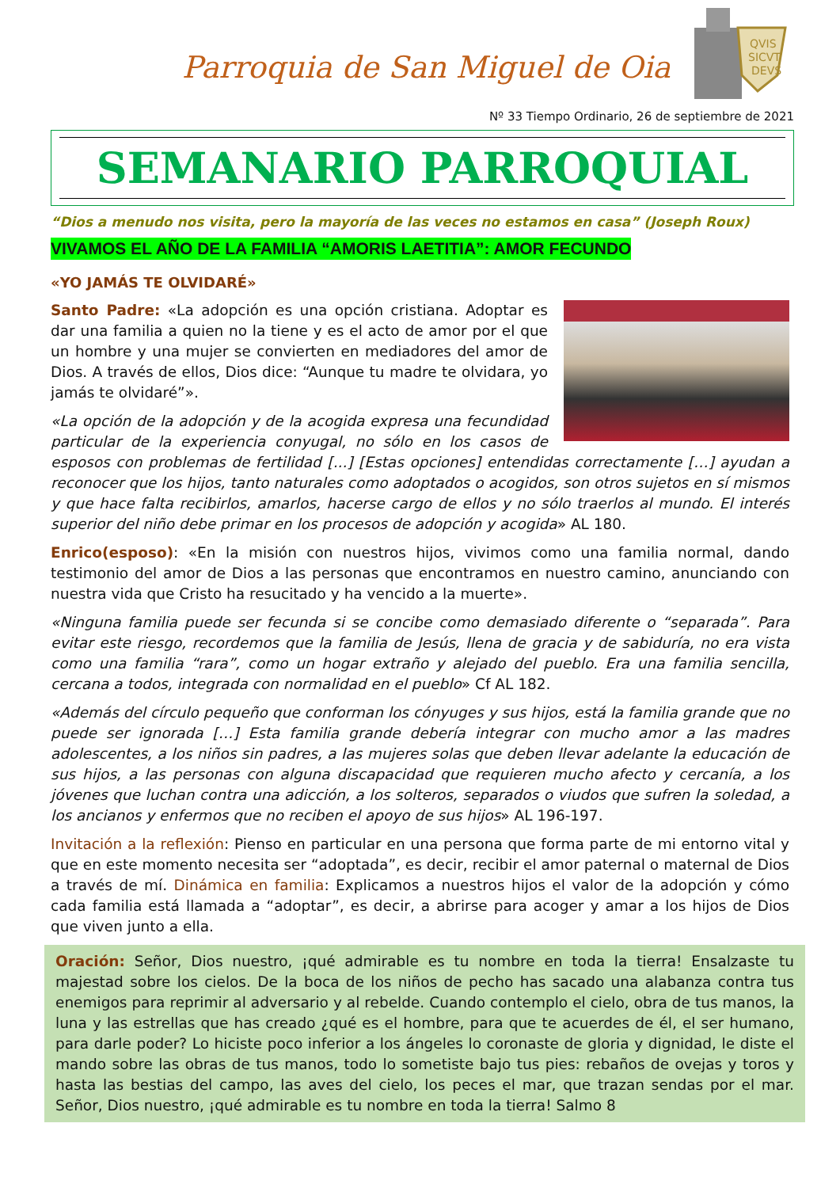Parroquia de San Miguel de Oia
QVIS
SICVT
DEVS
Nº 33 Tiempo Ordinario, 26 de septiembre de 2021
SEMANARIO PARROQUIAL
“Dios a menudo nos visita, pero la mayoría de las veces no estamos en casa” (Joseph Roux)
VIVAMOS EL AÑO DE LA FAMILIA “AMORIS LAETITIA”: AMOR FECUNDO
«YO JAMÁS TE OLVIDARÉ»
Santo Padre: «La adopción es una opción cristiana. Adoptar es dar una familia a quien no la tiene y es el acto de amor por el que un hombre y una mujer se convierten en mediadores del amor de Dios. A través de ellos, Dios dice: “Aunque tu madre te olvidara, yo jamás te olvidaré”».
«La opción de la adopción y de la acogida expresa una fecundidad particular de la experiencia conyugal, no sólo en los casos de esposos con problemas de fertilidad [...] [Estas opciones] entendidas correctamente […] ayudan a reconocer que los hijos, tanto naturales como adoptados o acogidos, son otros sujetos en sí mismos y que hace falta recibirlos, amarlos, hacerse cargo de ellos y no sólo traerlos al mundo. El interés superior del niño debe primar en los procesos de adopción y acogida» AL 180.
Enrico(esposo): «En la misión con nuestros hijos, vivimos como una familia normal, dando testimonio del amor de Dios a las personas que encontramos en nuestro camino, anunciando con nuestra vida que Cristo ha resucitado y ha vencido a la muerte».
«Ninguna familia puede ser fecunda si se concibe como demasiado diferente o “separada”. Para evitar este riesgo, recordemos que la familia de Jesús, llena de gracia y de sabiduría, no era vista como una familia “rara”, como un hogar extraño y alejado del pueblo. Era una familia sencilla, cercana a todos, integrada con normalidad en el pueblo» Cf AL 182.
«Además del círculo pequeño que conforman los cónyuges y sus hijos, está la familia grande que no puede ser ignorada […] Esta familia grande debería integrar con mucho amor a las madres adolescentes, a los niños sin padres, a las mujeres solas que deben llevar adelante la educación de sus hijos, a las personas con alguna discapacidad que requieren mucho afecto y cercanía, a los jóvenes que luchan contra una adicción, a los solteros, separados o viudos que sufren la soledad, a los ancianos y enfermos que no reciben el apoyo de sus hijos» AL 196-197.
Invitación a la reflexión: Pienso en particular en una persona que forma parte de mi entorno vital y que en este momento necesita ser “adoptada”, es decir, recibir el amor paternal o maternal de Dios a través de mí. Dinámica en familia: Explicamos a nuestros hijos el valor de la adopción y cómo cada familia está llamada a “adoptar”, es decir, a abrirse para acoger y amar a los hijos de Dios que viven junto a ella.
Oración: Señor, Dios nuestro, ¡qué admirable es tu nombre en toda la tierra! Ensalzaste tu majestad sobre los cielos. De la boca de los niños de pecho has sacado una alabanza contra tus enemigos para reprimir al adversario y al rebelde. Cuando contemplo el cielo, obra de tus manos, la luna y las estrellas que has creado ¿qué es el hombre, para que te acuerdes de él, el ser humano, para darle poder? Lo hiciste poco inferior a los ángeles lo coronaste de gloria y dignidad, le diste el mando sobre las obras de tus manos, todo lo sometiste bajo tus pies: rebaños de ovejas y toros y hasta las bestias del campo, las aves del cielo, los peces el mar, que trazan sendas por el mar. Señor, Dios nuestro, ¡qué admirable es tu nombre en toda la tierra! Salmo 8